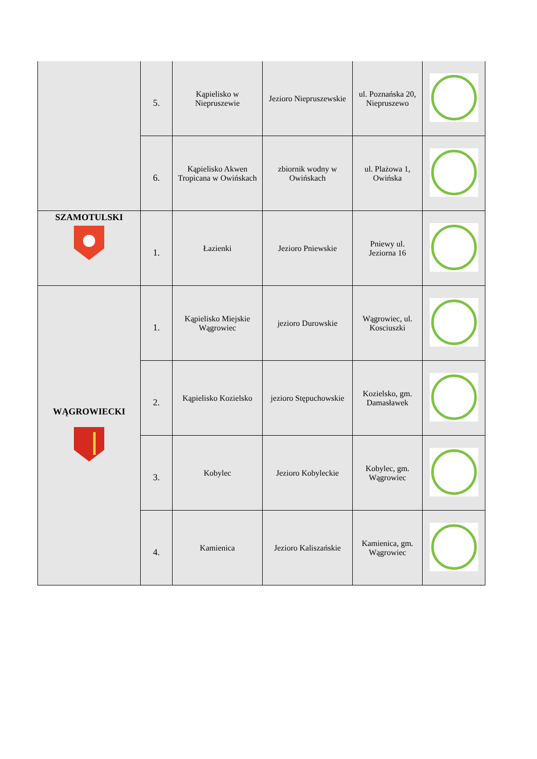| | 5. | Kąpielisko w Niepruszewie | Jezioro Niepruszewskie | ul. Poznańska 20, Niepruszewo | |
| | 6. | Kąpielisko Akwen Tropicana w Owińskach | zbiornik wodny w Owińskach | ul. Plażowa 1, Owińska | |
| SZAMOTULSKI | 1. | Łazienki | Jezioro Pniewskie | Pniewy ul. Jeziorna 16 | |
| WĄGROWIECKI | 1. | Kąpielisko Miejskie Wągrowiec | jezioro Durowskie | Wągrowiec, ul. Kosciuszki | |
| | 2. | Kąpielisko Kozielsko | jezioro Stępuchowskie | Kozielsko, gm. Damasławek | |
| | 3. | Kobylec | Jezioro Kobyleckie | Kobylec, gm. Wągrowiec | |
| | 4. | Kamienica | Jezioro Kaliszańskie | Kamienica, gm. Wągrowiec | |